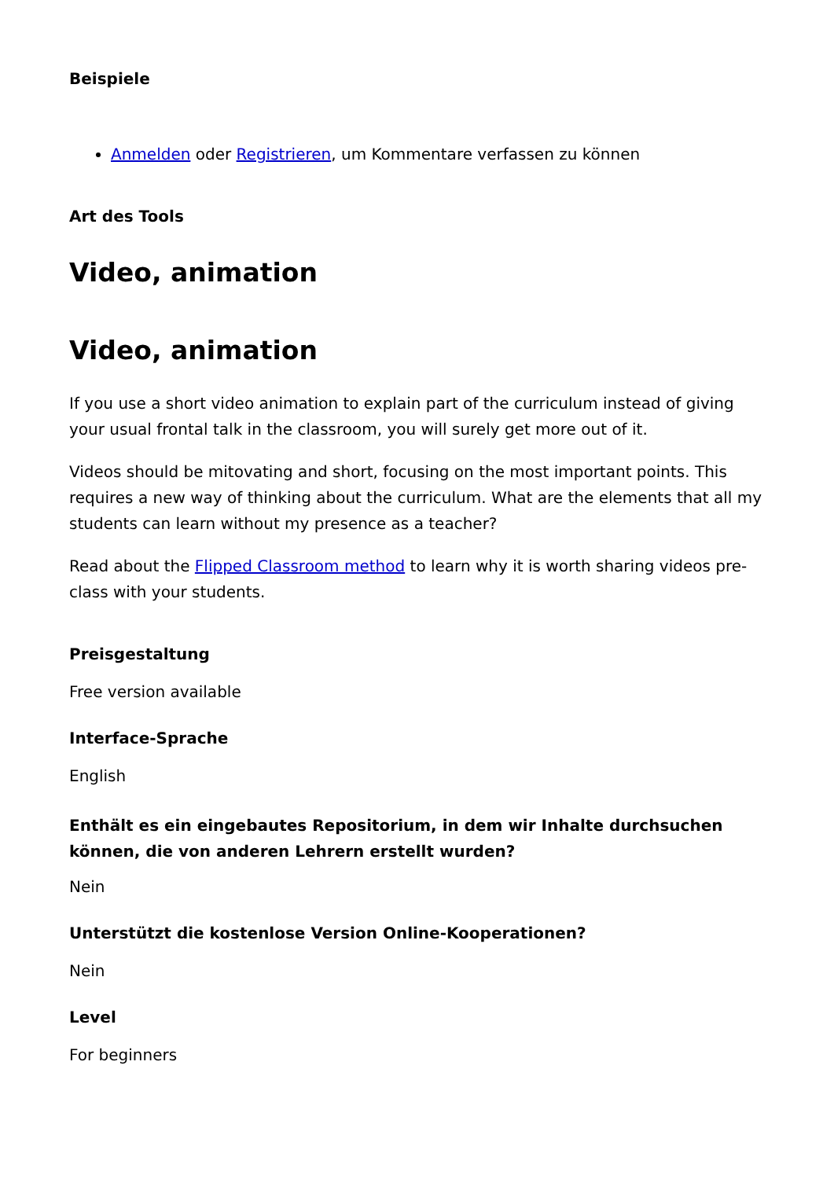Beispiele
Anmelden oder Registrieren, um Kommentare verfassen zu können
Art des Tools
Video, animation
Video, animation
If you use a short video animation to explain part of the curriculum instead of giving your usual frontal talk in the classroom, you will surely get more out of it.
Videos should be mitovating and short, focusing on the most important points. This requires a new way of thinking about the curriculum. What are the elements that all my students can learn without my presence as a teacher?
Read about the Flipped Classroom method to learn why it is worth sharing videos pre-class with your students.
Preisgestaltung
Free version available
Interface-Sprache
English
Enthält es ein eingebautes Repositorium, in dem wir Inhalte durchsuchen können, die von anderen Lehrern erstellt wurden?
Nein
Unterstützt die kostenlose Version Online-Kooperationen?
Nein
Level
For beginners